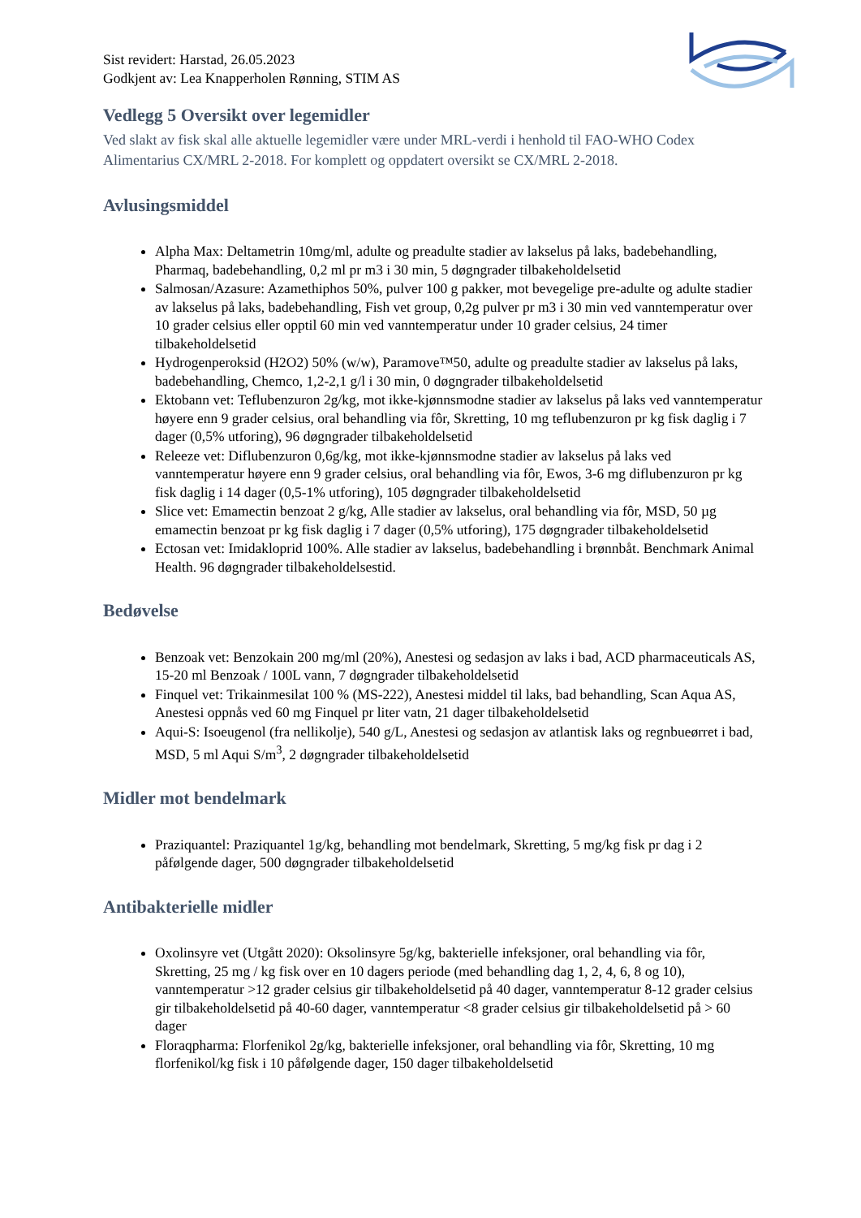Sist revidert: Harstad, 26.05.2023
Godkjent av: Lea Knapperholen Rønning, STIM AS
Vedlegg 5 Oversikt over legemidler
Ved slakt av fisk skal alle aktuelle legemidler være under MRL-verdi i henhold til FAO-WHO Codex Alimentarius CX/MRL 2-2018. For komplett og oppdatert oversikt se CX/MRL 2-2018.
Avlusingsmiddel
Alpha Max: Deltametrin 10mg/ml, adulte og preadulte stadier av lakselus på laks, badebehandling, Pharmaq, badebehandling, 0,2 ml pr m3 i 30 min, 5 døgngrader tilbakeholdelsetid
Salmosan/Azasure: Azamethiphos 50%, pulver 100 g pakker, mot bevegelige pre-adulte og adulte stadier av lakselus på laks, badebehandling, Fish vet group, 0,2g pulver pr m3 i 30 min ved vanntemperatur over 10 grader celsius eller opptil 60 min ved vanntemperatur under 10 grader celsius, 24 timer tilbakeholdelsetid
Hydrogenperoksid (H2O2) 50% (w/w), Paramove™50, adulte og preadulte stadier av lakselus på laks, badebehandling, Chemco, 1,2-2,1 g/l i 30 min, 0 døgngrader tilbakeholdelsetid
Ektobann vet: Teflubenzuron 2g/kg, mot ikke-kjønnsmodne stadier av lakselus på laks ved vanntemperatur høyere enn 9 grader celsius, oral behandling via fôr, Skretting, 10 mg teflubenzuron pr kg fisk daglig i 7 dager (0,5% utforing), 96 døgngrader tilbakeholdelsetid
Releeze vet: Diflubenzuron 0,6g/kg, mot ikke-kjønnsmodne stadier av lakselus på laks ved vanntemperatur høyere enn 9 grader celsius, oral behandling via fôr, Ewos, 3-6 mg diflubenzuron pr kg fisk daglig i 14 dager (0,5-1% utforing), 105 døgngrader tilbakeholdelsetid
Slice vet: Emamectin benzoat 2 g/kg, Alle stadier av lakselus, oral behandling via fôr, MSD, 50 µg emamectin benzoat pr kg fisk daglig i 7 dager (0,5% utforing), 175 døgngrader tilbakeholdelsetid
Ectosan vet: Imidakloprid 100%. Alle stadier av lakselus, badebehandling i brønnbåt. Benchmark Animal Health. 96 døgngrader tilbakeholdelsestid.
Bedøvelse
Benzoak vet: Benzokain 200 mg/ml (20%), Anestesi og sedasjon av laks i bad, ACD pharmaceuticals AS, 15-20 ml Benzoak / 100L vann, 7 døgngrader tilbakeholdelsetid
Finquel vet: Trikainmesilat 100 % (MS-222), Anestesi middel til laks, bad behandling, Scan Aqua AS, Anestesi oppnås ved 60 mg Finquel pr liter vatn, 21 dager tilbakeholdelsetid
Aqui-S: Isoeugenol (fra nellikolje), 540 g/L, Anestesi og sedasjon av atlantisk laks og regnbueørret i bad, MSD, 5 ml Aqui S/m<sup>3</sup>, 2 døgngrader tilbakeholdelsetid
Midler mot bendelmark
Praziquantel: Praziquantel 1g/kg, behandling mot bendelmark, Skretting, 5 mg/kg fisk pr dag i 2 påfølgende dager, 500 døgngrader tilbakeholdelsetid
Antibakterielle midler
Oxolinsyre vet (Utgått 2020): Oksolinsyre 5g/kg, bakterielle infeksjoner, oral behandling via fôr, Skretting, 25 mg / kg fisk over en 10 dagers periode (med behandling dag 1, 2, 4, 6, 8 og 10), vanntemperatur >12 grader celsius gir tilbakeholdelsetid på 40 dager, vanntemperatur 8-12 grader celsius gir tilbakeholdelsetid på 40-60 dager, vanntemperatur <8 grader celsius gir tilbakeholdelsetid på > 60 dager
Floraqpharma: Florfenikol 2g/kg, bakterielle infeksjoner, oral behandling via fôr, Skretting, 10 mg florfenikol/kg fisk i 10 påfølgende dager, 150 dager tilbakeholdelsetid